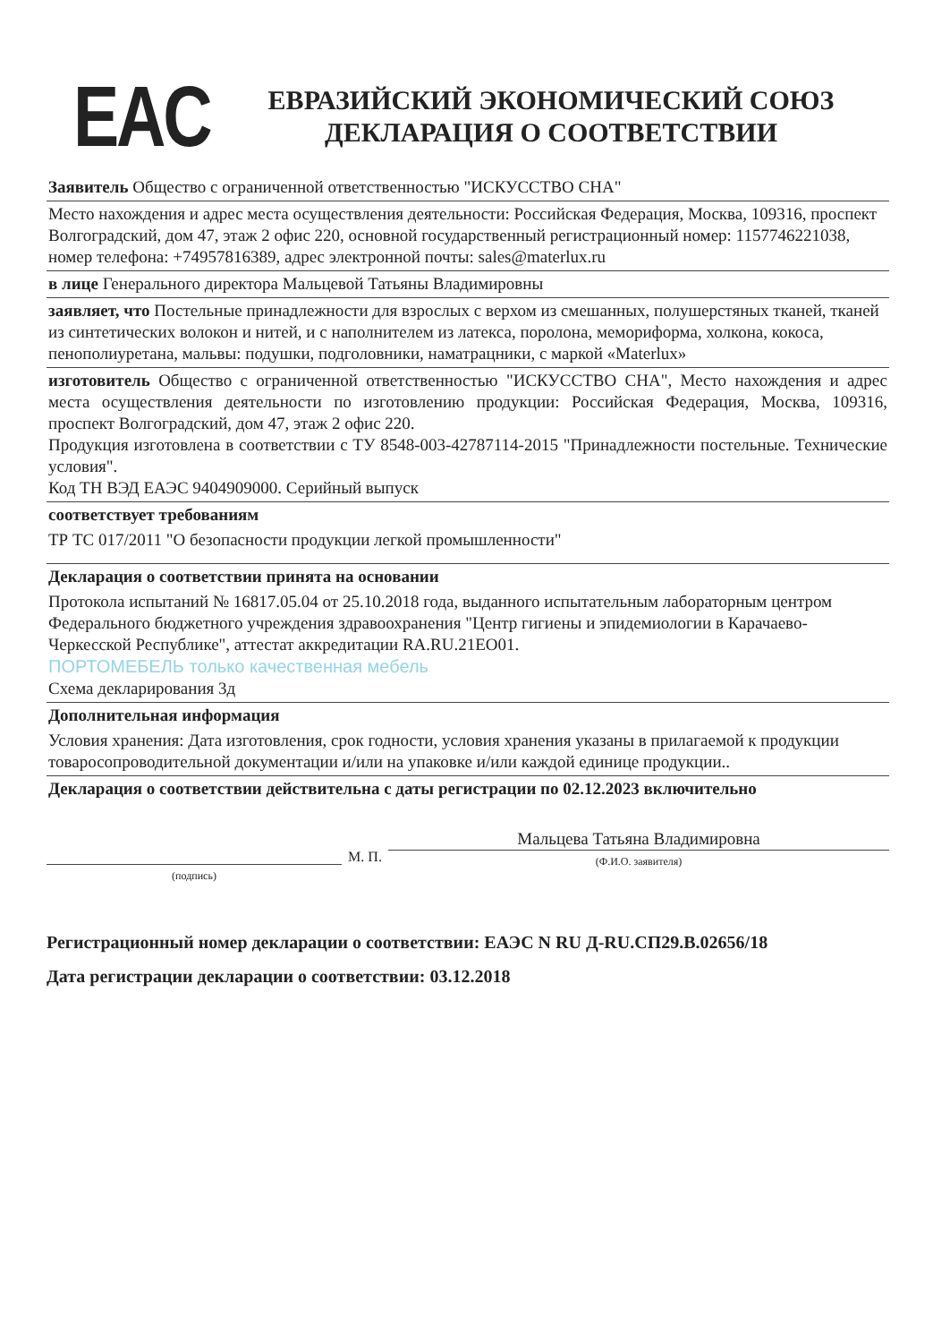EAC
ЕВРАЗИЙСКИЙ ЭКОНОМИЧЕСКИЙ СОЮЗ
ДЕКЛАРАЦИЯ О СООТВЕТСТВИИ
Заявитель Общество с ограниченной ответственностью "ИСКУССТВО СНА"
Место нахождения и адрес места осуществления деятельности: Российская Федерация, Москва, 109316, проспект Волгоградский, дом 47, этаж 2 офис 220, основной государственный регистрационный номер: 1157746221038, номер телефона: +74957816389, адрес электронной почты: sales@materlux.ru
в лице Генерального директора Мальцевой Татьяны Владимировны
заявляет, что Постельные принадлежности для взрослых с верхом из смешанных, полушерстяных тканей, тканей из синтетических волокон и нитей, и с наполнителем из латекса, поролона, мемориформа, холкона, кокоса, пенополиуретана, мальвы: подушки, подголовники, наматрацники, с маркой «Materlux»
изготовитель Общество с ограниченной ответственностью "ИСКУССТВО СНА", Место нахождения и адрес места осуществления деятельности по изготовлению продукции: Российская Федерация, Москва, 109316, проспект Волгоградский, дом 47, этаж 2 офис 220.
Продукция изготовлена в соответствии с ТУ 8548-003-42787114-2015 "Принадлежности постельные. Технические условия".
Код ТН ВЭД ЕАЭС 9404909000. Серийный выпуск
соответствует требованиям
ТР ТС 017/2011 "О безопасности продукции легкой промышленности"
Декларация о соответствии принята на основании
Протокола испытаний № 16817.05.04 от 25.10.2018 года, выданного испытательным лабораторным центром Федерального бюджетного учреждения здравоохранения "Центр гигиены и эпидемиологии в Карачаево-Черкесской Республике", аттестат аккредитации RA.RU.21EO01.
ПОРТОМЕБЕЛЬ только качественная мебель
Схема декларирования 3д
Дополнительная информация
Условия хранения: Дата изготовления, срок годности, условия хранения указаны в прилагаемой к продукции товаросопроводительной документации и/или на упаковке и/или каждой единице продукции..
Декларация о соответствии действительна с даты регистрации по 02.12.2023 включительно
(подпись)
М. П.
Мальцева Татьяна Владимировна
(Ф.И.О. заявителя)
Регистрационный номер декларации о соответствии: ЕАЭС N RU Д-RU.СП29.В.02656/18
Дата регистрации декларации о соответствии: 03.12.2018